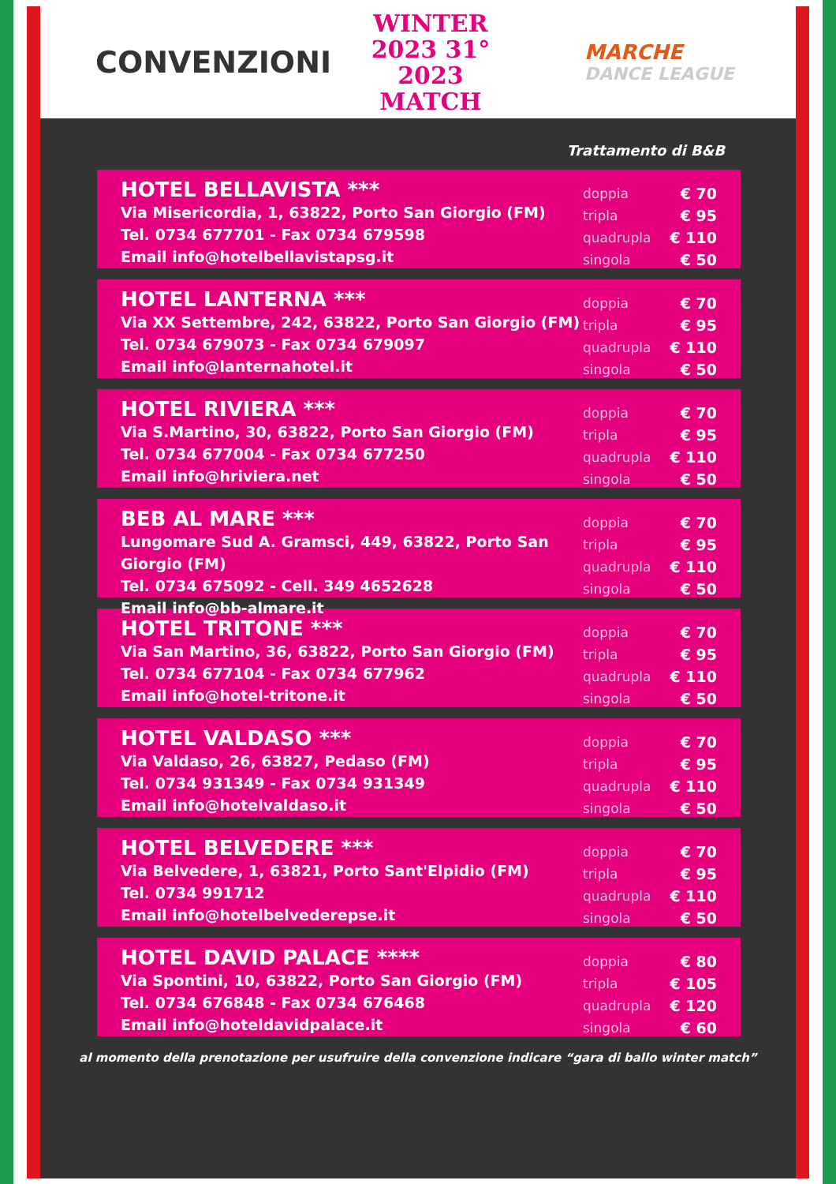CONVENZIONI
WINTER
2023 31° 2023
MATCH
MARCHE
DANCE LEAGUE
Trattamento di B&B
HOTEL BELLAVISTA ***
Via Misericordia, 1, 63822, Porto San Giorgio (FM)
Tel. 0734 677701 - Fax 0734 679598
Email info@hotelbellavistapsg.it
| doppia | € 70 |
| tripla | € 95 |
| quadrupla | € 110 |
| singola | € 50 |
HOTEL LANTERNA ***
Via XX Settembre, 242, 63822, Porto San Giorgio (FM)
Tel. 0734 679073 - Fax 0734 679097
Email info@lanternahotel.it
| doppia | € 70 |
| tripla | € 95 |
| quadrupla | € 110 |
| singola | € 50 |
HOTEL RIVIERA ***
Via S.Martino, 30, 63822, Porto San Giorgio (FM)
Tel. 0734 677004 - Fax 0734 677250
Email info@hriviera.net
| doppia | € 70 |
| tripla | € 95 |
| quadrupla | € 110 |
| singola | € 50 |
BEB AL MARE ***
Lungomare Sud A. Gramsci, 449, 63822, Porto San Giorgio (FM)
Tel. 0734 675092 - Cell. 349 4652628
Email info@bb-almare.it
| doppia | € 70 |
| tripla | € 95 |
| quadrupla | € 110 |
| singola | € 50 |
HOTEL TRITONE ***
Via San Martino, 36, 63822, Porto San Giorgio (FM)
Tel. 0734 677104 - Fax 0734 677962
Email info@hotel-tritone.it
| doppia | € 70 |
| tripla | € 95 |
| quadrupla | € 110 |
| singola | € 50 |
HOTEL VALDASO ***
Via Valdaso, 26, 63827, Pedaso (FM)
Tel. 0734 931349 - Fax 0734 931349
Email info@hotelvaldaso.it
| doppia | € 70 |
| tripla | € 95 |
| quadrupla | € 110 |
| singola | € 50 |
HOTEL BELVEDERE ***
Via Belvedere, 1, 63821, Porto Sant'Elpidio (FM)
Tel. 0734 991712
Email info@hotelbelvederepse.it
| doppia | € 70 |
| tripla | € 95 |
| quadrupla | € 110 |
| singola | € 50 |
HOTEL DAVID PALACE ****
Via Spontini, 10, 63822, Porto San Giorgio (FM)
Tel. 0734 676848 - Fax 0734 676468
Email info@hoteldavidpalace.it
| doppia | € 80 |
| tripla | € 105 |
| quadrupla | € 120 |
| singola | € 60 |
al momento della prenotazione per usufruire della convenzione indicare “gara di ballo winter match”